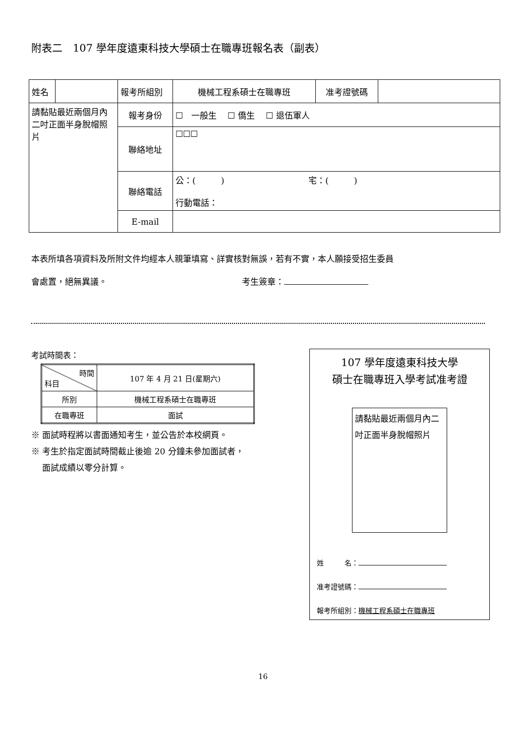附表二　107 學年度遠東科技大學碩士在職專班報名表（副表）
| 姓名 | | 報考所組別 | 機械工程系碩士在職專班 | 准考證號碼 | |
| 請黏貼最近兩個月內二吋正面半身脫帽照片 | | 報考身份 | ☐ 一般生 ☐ 僑生 ☐ 退伍軍人 | | |
| | | 聯絡地址 | ☐☐☐ | | |
| | | 聯絡電話 | 公：( ) 宅：( ) 行動電話： | | |
| | | E-mail | | | |
本表所填各項資料及所附文件均經本人親筆填寫、詳實核對無誤，若有不實，本人願接受招生委員
會處置，絕無異議。　　　　　　　　　　　　　　　　考生簽章：
考試時間表：
| 時間 科目 | 107 年 4 月 21 日(星期六) |
| 所別 | 機械工程系碩士在職專班 |
| 在職專班 | 面試 |
※ 面試時程將以書面通知考生，並公告於本校網頁。
※ 考生於指定面試時間截止後逾 20 分鐘未參加面試者，
　 面試成績以零分計算。
107 學年度遠東科技大學
碩士在職專班入學考試准考證
請黏貼最近兩個月內二吋正面半身脫帽照片
姓　　　名：
准考證號碼：
報考所組別：機械工程系碩士在職專班
16